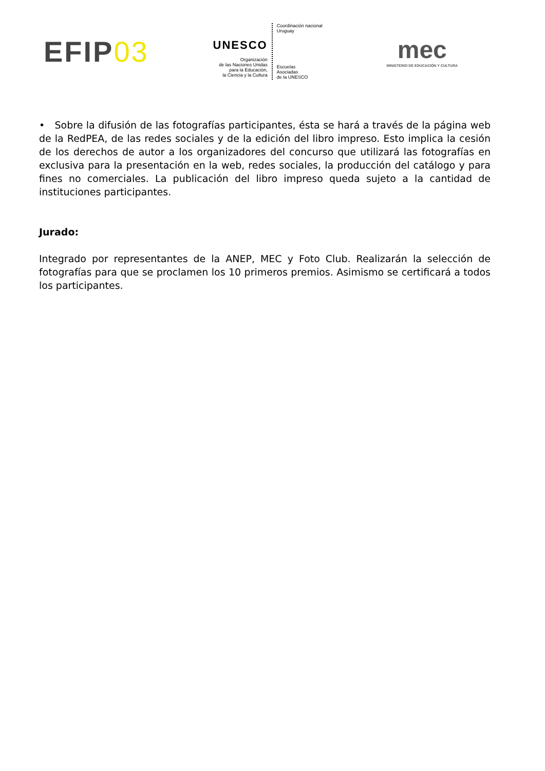EFIP03
UNESCO
Organización
de las Naciones Unidas
para la Educación,
la Ciencia y la Cultura
Coordinación nacional
Uruguay
Escuelas
Asociadas
de la UNESCO
mec
MINISTERIO DE EDUCACIÓN Y CULTURA
• Sobre la difusión de las fotografías participantes, ésta se hará a través de la página web de la RedPEA, de las redes sociales y de la edición del libro impreso. Esto implica la cesión de los derechos de autor a los organizadores del concurso que utilizará las fotografías en exclusiva para la presentación en la web, redes sociales, la producción del catálogo y para fines no comerciales. La publicación del libro impreso queda sujeto a la cantidad de instituciones participantes.
Jurado:
Integrado por representantes de la ANEP, MEC y Foto Club. Realizarán la selección de fotografías para que se proclamen los 10 primeros premios. Asimismo se certificará a todos los participantes.